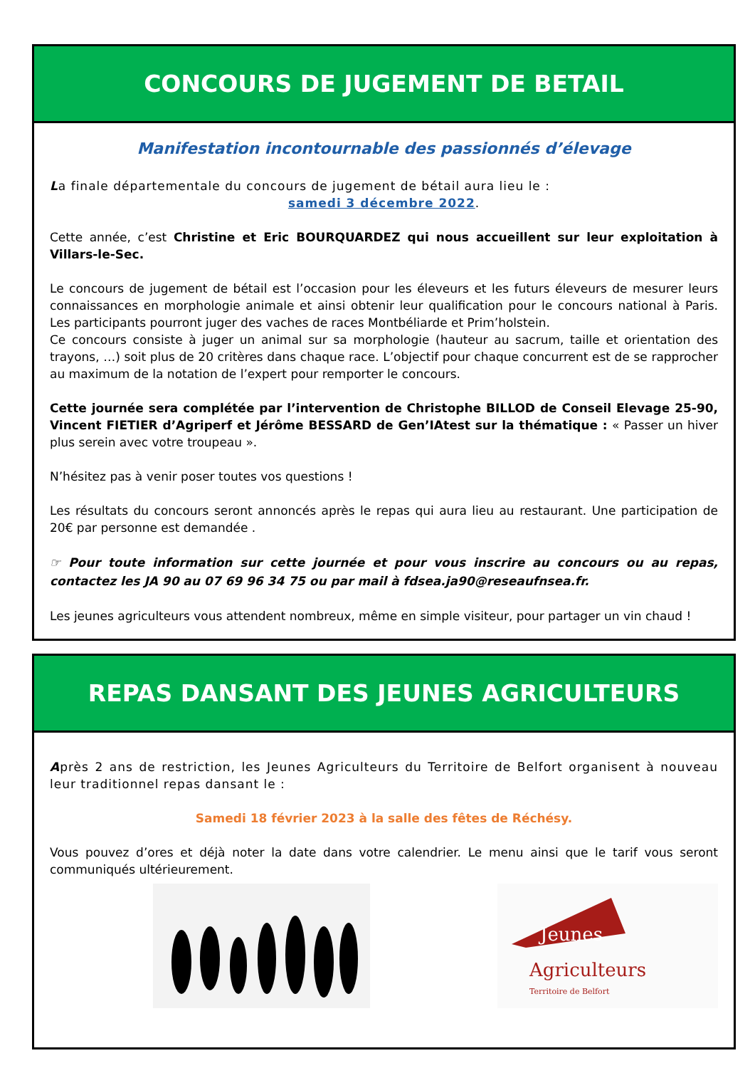CONCOURS DE JUGEMENT DE BETAIL
Manifestation incontournable des passionnés d’élevage
La finale départementale du concours de jugement de bétail aura lieu le :
samedi 3 décembre 2022.
Cette année, c’est Christine et Eric BOURQUARDEZ qui nous accueillent sur leur exploitation à Villars-le-Sec.
Le concours de jugement de bétail est l’occasion pour les éleveurs et les futurs éleveurs de mesurer leurs connaissances en morphologie animale et ainsi obtenir leur qualification pour le concours national à Paris. Les participants pourront juger des vaches de races Montbéliarde et Prim’holstein.
Ce concours consiste à juger un animal sur sa morphologie (hauteur au sacrum, taille et orientation des trayons, …) soit plus de 20 critères dans chaque race. L’objectif pour chaque concurrent est de se rapprocher au maximum de la notation de l’expert pour remporter le concours.
Cette journée sera complétée par l’intervention de Christophe BILLOD de Conseil Elevage 25-90, Vincent FIETIER d’Agriperf et Jérôme BESSARD de Gen’IAtest sur la thématique : « Passer un hiver plus serein avec votre troupeau ».
N’hésitez pas à venir poser toutes vos questions !
Les résultats du concours seront annoncés après le repas qui aura lieu au restaurant. Une participation de 20€ par personne est demandée .
☞ Pour toute information sur cette journée et pour vous inscrire au concours ou au repas, contactez les JA 90 au 07 69 96 34 75 ou par mail à fdsea.ja90@reseaufnsea.fr.
Les jeunes agriculteurs vous attendent nombreux, même en simple visiteur, pour partager un vin chaud !
REPAS DANSANT DES JEUNES AGRICULTEURS
Après 2 ans de restriction, les Jeunes Agriculteurs du Territoire de Belfort organisent à nouveau leur traditionnel repas dansant le :
Samedi 18 février 2023 à la salle des fêtes de Réchésy.
Vous pouvez d’ores et déjà noter la date dans votre calendrier. Le menu ainsi que le tarif vous seront communiqués ultérieurement.
Jeunes
Agriculteurs
Territoire de Belfort